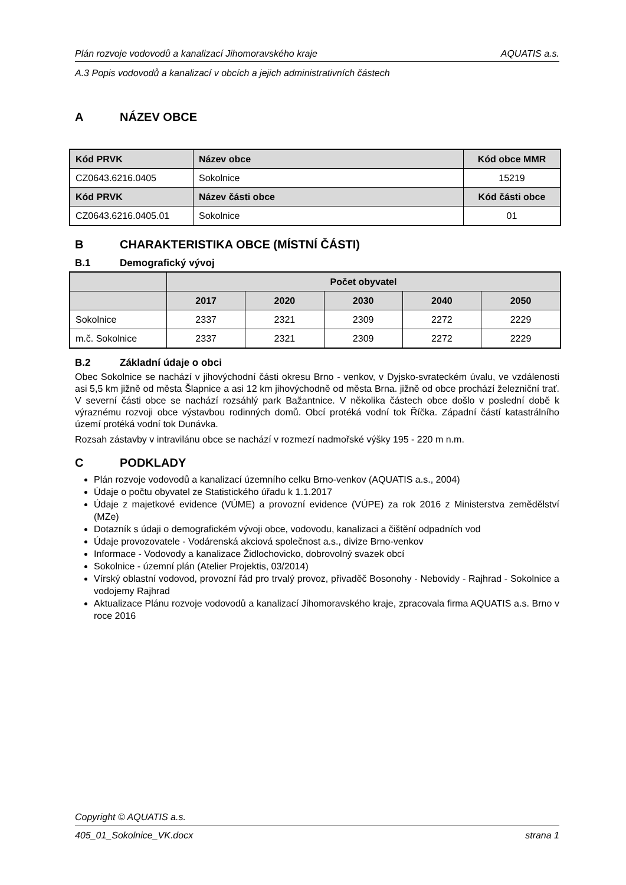Plán rozvoje vodovodů a kanalizací Jihomoravského kraje AQUATIS a.s.
A.3 Popis vodovodů a kanalizací v obcích a jejich administrativních částech
A NÁZEV OBCE
| Kód PRVK | Název obce | Kód obce MMR |
| --- | --- | --- |
| CZ0643.6216.0405 | Sokolnice | 15219 |
| Kód PRVK | Název části obce | Kód části obce |
| CZ0643.6216.0405.01 | Sokolnice | 01 |
B CHARAKTERISTIKA OBCE (MÍSTNÍ ČÁSTI)
B.1 Demografický vývoj
| | Počet obyvatel | | | | |
| --- | --- | --- | --- | --- | --- |
| | 2017 | 2020 | 2030 | 2040 | 2050 |
| Sokolnice | 2337 | 2321 | 2309 | 2272 | 2229 |
| m.č. Sokolnice | 2337 | 2321 | 2309 | 2272 | 2229 |
B.2 Základní údaje o obci
Obec Sokolnice se nachází v jihovýchodní části okresu Brno - venkov, v Dyjsko-svrateckém úvalu, ve vzdálenosti asi 5,5 km jižně od města Šlapnice a asi 12 km jihovýchodně od města Brna. jižně od obce prochází železniční trať. V severní části obce se nachází rozsáhlý park Bažantnice. V několika částech obce došlo v poslední době k výraznému rozvoji obce výstavbou rodinných domů. Obcí protéká vodní tok Říčka. Západní částí katastrálního území protéká vodní tok Dunávka.
Rozsah zástavby v intravilánu obce se nachází v rozmezí nadmořské výšky 195 - 220 m n.m.
C PODKLADY
Plán rozvoje vodovodů a kanalizací územního celku Brno-venkov (AQUATIS a.s., 2004)
Údaje o počtu obyvatel ze Statistického úřadu k 1.1.2017
Údaje z majetkové evidence (VÚME) a provozní evidence (VÚPE) za rok 2016 z Ministerstva zemědělství (MZe)
Dotazník s údaji o demografickém vývoji obce, vodovodu, kanalizaci a čištění odpadních vod
Údaje provozovatele - Vodárenská akciová společnost a.s., divize Brno-venkov
Informace - Vodovody a kanalizace Židlochovicko, dobrovolný svazek obcí
Sokolnice - územní plán (Atelier Projektis, 03/2014)
Vírský oblastní vodovod, provozní řád pro trvalý provoz, přivaděč Bosonohy - Nebovidy - Rajhrad - Sokolnice a vodojemy Rajhrad
Aktualizace Plánu rozvoje vodovodů a kanalizací Jihomoravského kraje, zpracovala firma AQUATIS a.s. Brno v roce 2016
Copyright © AQUATIS a.s.
405_01_Sokolnice_VK.docx strana 1